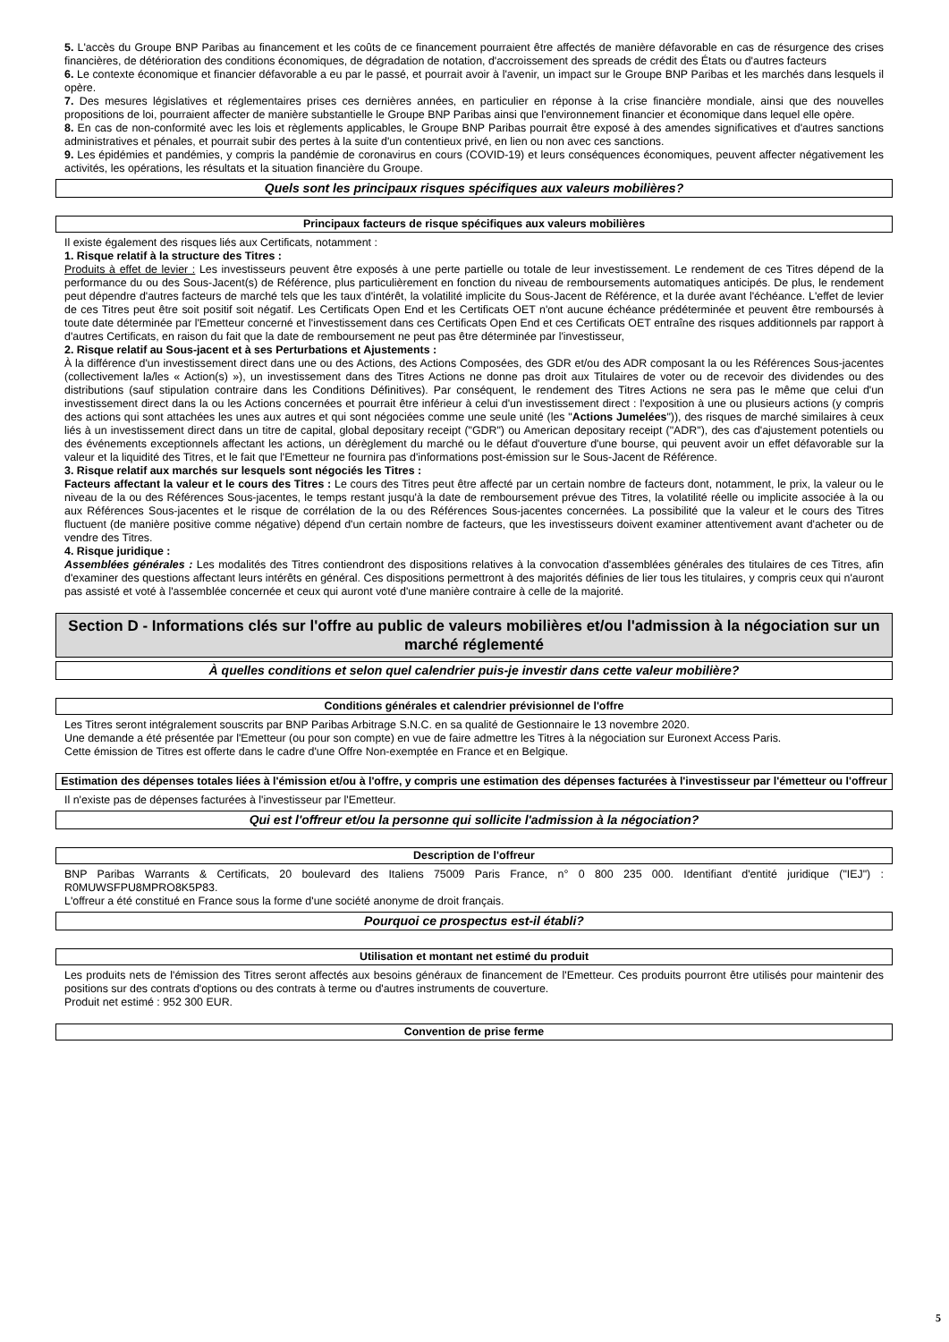5. L'accès du Groupe BNP Paribas au financement et les coûts de ce financement pourraient être affectés de manière défavorable en cas de résurgence des crises financières, de détérioration des conditions économiques, de dégradation de notation, d'accroissement des spreads de crédit des États ou d'autres facteurs
6. Le contexte économique et financier défavorable a eu par le passé, et pourrait avoir à l'avenir, un impact sur le Groupe BNP Paribas et les marchés dans lesquels il opère.
7. Des mesures législatives et réglementaires prises ces dernières années, en particulier en réponse à la crise financière mondiale, ainsi que des nouvelles propositions de loi, pourraient affecter de manière substantielle le Groupe BNP Paribas ainsi que l'environnement financier et économique dans lequel elle opère.
8. En cas de non-conformité avec les lois et règlements applicables, le Groupe BNP Paribas pourrait être exposé à des amendes significatives et d'autres sanctions administratives et pénales, et pourrait subir des pertes à la suite d'un contentieux privé, en lien ou non avec ces sanctions.
9. Les épidémies et pandémies, y compris la pandémie de coronavirus en cours (COVID-19) et leurs conséquences économiques, peuvent affecter négativement les activités, les opérations, les résultats et la situation financière du Groupe.
Quels sont les principaux risques spécifiques aux valeurs mobilières?
Principaux facteurs de risque spécifiques aux valeurs mobilières
Il existe également des risques liés aux Certificats, notamment :
1. Risque relatif à la structure des Titres :
Produits à effet de levier : Les investisseurs peuvent être exposés à une perte partielle ou totale de leur investissement. Le rendement de ces Titres dépend de la performance du ou des Sous-Jacent(s) de Référence, plus particulièrement en fonction du niveau de remboursements automatiques anticipés. De plus, le rendement peut dépendre d'autres facteurs de marché tels que les taux d'intérêt, la volatilité implicite du Sous-Jacent de Référence, et la durée avant l'échéance. L'effet de levier de ces Titres peut être soit positif soit négatif. Les Certificats Open End et les Certificats OET n'ont aucune échéance prédéterminée et peuvent être remboursés à toute date déterminée par l'Emetteur concerné et l'investissement dans ces Certificats Open End et ces Certificats OET entraîne des risques additionnels par rapport à d'autres Certificats, en raison du fait que la date de remboursement ne peut pas être déterminée par l'investisseur,
2. Risque relatif au Sous-jacent et à ses Perturbations et Ajustements :
À la différence d'un investissement direct dans une ou des Actions, des Actions Composées, des GDR et/ou des ADR composant la ou les Références Sous-jacentes (collectivement la/les « Action(s) »), un investissement dans des Titres Actions ne donne pas droit aux Titulaires de voter ou de recevoir des dividendes ou des distributions (sauf stipulation contraire dans les Conditions Définitives). Par conséquent, le rendement des Titres Actions ne sera pas le même que celui d'un investissement direct dans la ou les Actions concernées et pourrait être inférieur à celui d'un investissement direct : l'exposition à une ou plusieurs actions (y compris des actions qui sont attachées les unes aux autres et qui sont négociées comme une seule unité (les "Actions Jumelées")), des risques de marché similaires à ceux liés à un investissement direct dans un titre de capital, global depositary receipt ("GDR") ou American depositary receipt ("ADR"), des cas d'ajustement potentiels ou des événements exceptionnels affectant les actions, un dérèglement du marché ou le défaut d'ouverture d'une bourse, qui peuvent avoir un effet défavorable sur la valeur et la liquidité des Titres, et le fait que l'Emetteur ne fournira pas d'informations post-émission sur le Sous-Jacent de Référence.
3. Risque relatif aux marchés sur lesquels sont négociés les Titres :
Facteurs affectant la valeur et le cours des Titres : Le cours des Titres peut être affecté par un certain nombre de facteurs dont, notamment, le prix, la valeur ou le niveau de la ou des Références Sous-jacentes, le temps restant jusqu'à la date de remboursement prévue des Titres, la volatilité réelle ou implicite associée à la ou aux Références Sous-jacentes et le risque de corrélation de la ou des Références Sous-jacentes concernées. La possibilité que la valeur et le cours des Titres fluctuent (de manière positive comme négative) dépend d'un certain nombre de facteurs, que les investisseurs doivent examiner attentivement avant d'acheter ou de vendre des Titres.
4. Risque juridique :
Assemblées générales : Les modalités des Titres contiendront des dispositions relatives à la convocation d'assemblées générales des titulaires de ces Titres, afin d'examiner des questions affectant leurs intérêts en général. Ces dispositions permettront à des majorités définies de lier tous les titulaires, y compris ceux qui n'auront pas assisté et voté à l'assemblée concernée et ceux qui auront voté d'une manière contraire à celle de la majorité.
Section D - Informations clés sur l'offre au public de valeurs mobilières et/ou l'admission à la négociation sur un marché réglementé
À quelles conditions et selon quel calendrier puis-je investir dans cette valeur mobilière?
Conditions générales et calendrier prévisionnel de l'offre
Les Titres seront intégralement souscrits par BNP Paribas Arbitrage S.N.C. en sa qualité de Gestionnaire le 13 novembre 2020.
Une demande a été présentée par l'Emetteur (ou pour son compte) en vue de faire admettre les Titres à la négociation sur Euronext Access Paris.
Cette émission de Titres est offerte dans le cadre d'une Offre Non-exemptée en France et en Belgique.
Estimation des dépenses totales liées à l'émission et/ou à l'offre, y compris une estimation des dépenses facturées à l'investisseur par l'émetteur ou l'offreur
Il n'existe pas de dépenses facturées à l'investisseur par l'Emetteur.
Qui est l'offreur et/ou la personne qui sollicite l'admission à la négociation?
Description de l'offreur
BNP Paribas Warrants & Certificats, 20 boulevard des Italiens 75009 Paris France, n° 0 800 235 000. Identifiant d'entité juridique ("IEJ") : R0MUWSFPU8MPRO8K5P83.
L'offreur a été constitué en France sous la forme d'une société anonyme de droit français.
Pourquoi ce prospectus est-il établi?
Utilisation et montant net estimé du produit
Les produits nets de l'émission des Titres seront affectés aux besoins généraux de financement de l'Emetteur. Ces produits pourront être utilisés pour maintenir des positions sur des contrats d'options ou des contrats à terme ou d'autres instruments de couverture.
Produit net estimé : 952 300 EUR.
Convention de prise ferme
5